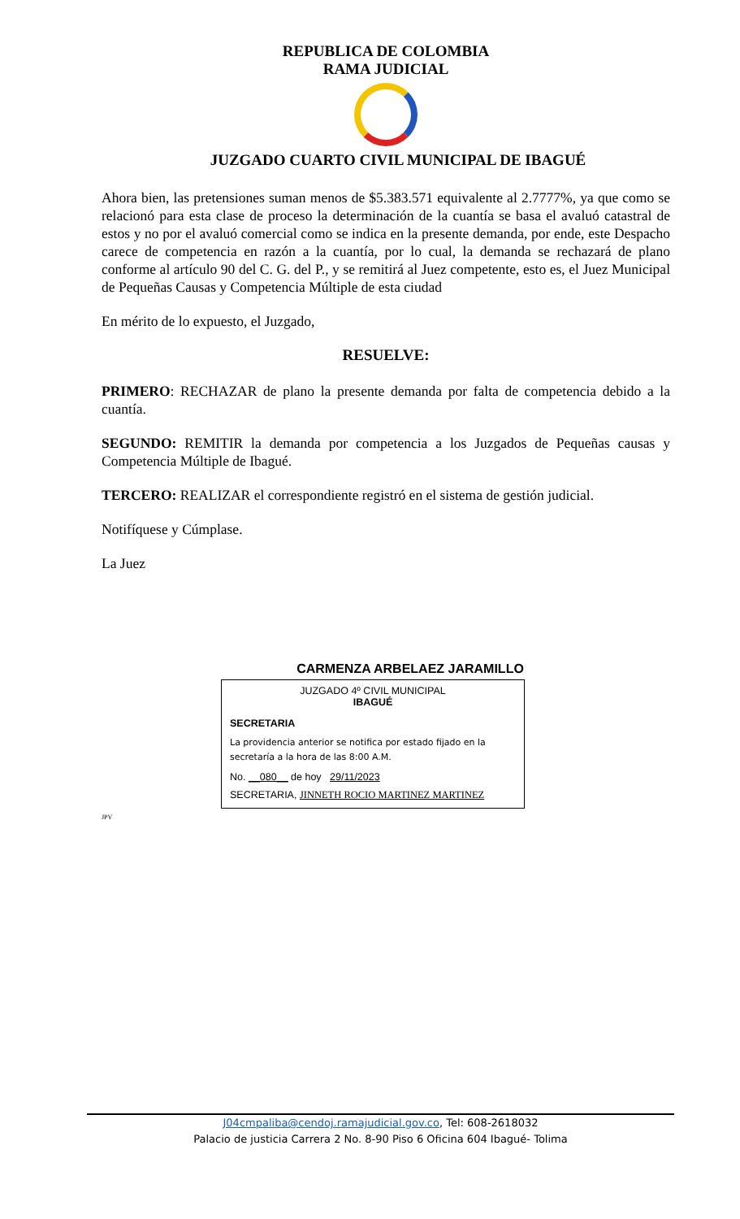REPUBLICA DE COLOMBIA
RAMA JUDICIAL
JUZGADO CUARTO CIVIL MUNICIPAL DE IBAGUÉ
Ahora bien, las pretensiones suman menos de $5.383.571 equivalente al 2.7777%, ya que como se relacionó para esta clase de proceso la determinación de la cuantía se basa el avaluó catastral de estos y no por el avaluó comercial como se indica en la presente demanda, por ende, este Despacho carece de competencia en razón a la cuantía, por lo cual, la demanda se rechazará de plano conforme al artículo 90 del C. G. del P., y se remitirá al Juez competente, esto es, el Juez Municipal de Pequeñas Causas y Competencia Múltiple de esta ciudad
En mérito de lo expuesto, el Juzgado,
RESUELVE:
PRIMERO: RECHAZAR de plano la presente demanda por falta de competencia debido a la cuantía.
SEGUNDO: REMITIR la demanda por competencia a los Juzgados de Pequeñas causas y Competencia Múltiple de Ibagué.
TERCERO: REALIZAR el correspondiente registró en el sistema de gestión judicial.
Notifíquese y Cúmplase.
La Juez
CARMENZA ARBELAEZ JARAMILLO
JUZGADO 4º CIVIL MUNICIPAL
IBAGUÉ
SECRETARIA
La providencia anterior se notifica por estado fijado en la secretaría a la hora de las 8:00 A.M.
No. __080__ de hoy 29/11/2023
SECRETARIA, JINNETH ROCIO MARTINEZ MARTINEZ
JPV
J04cmpaliba@cendoj.ramajudicial.gov.co, Tel: 608-2618032
Palacio de justicia Carrera 2 No. 8-90 Piso 6 Oficina 604 Ibagué- Tolima